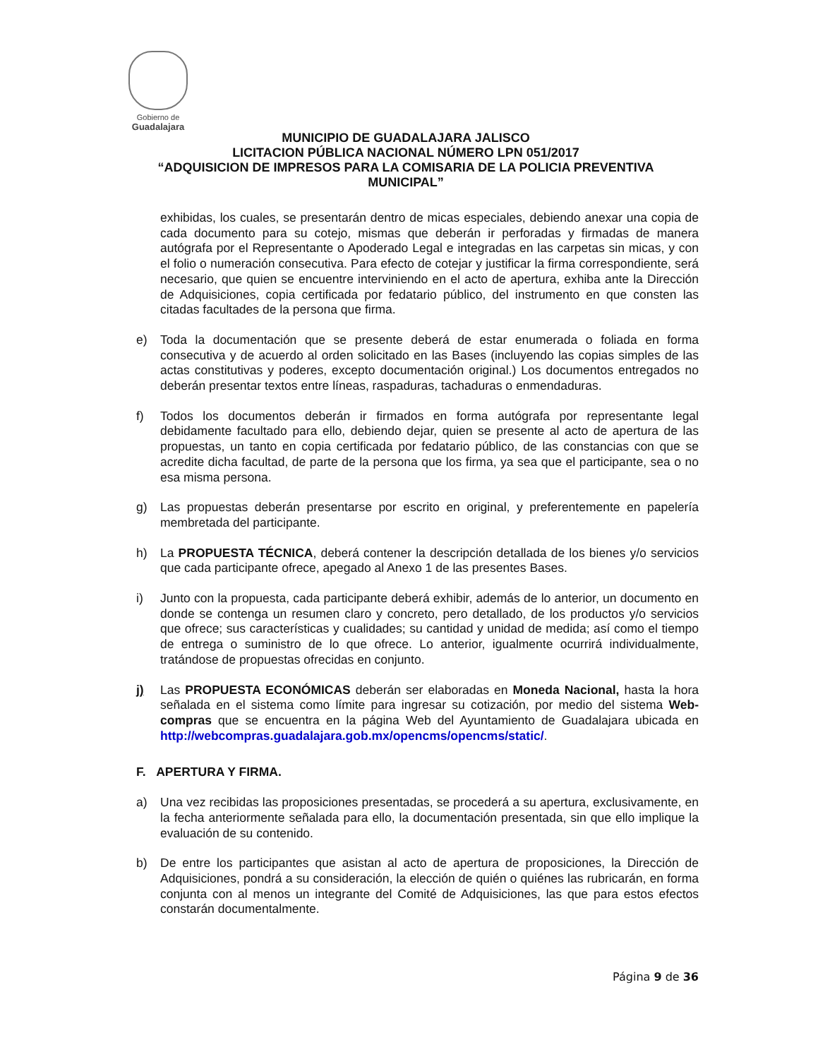Gobierno de
Guadalajara
MUNICIPIO DE GUADALAJARA JALISCO
LICITACION PÚBLICA NACIONAL NÚMERO LPN 051/2017
“ADQUISICION DE IMPRESOS PARA LA COMISARIA DE LA POLICIA PREVENTIVA MUNICIPAL”
exhibidas, los cuales, se presentarán dentro de micas especiales, debiendo anexar una copia de cada documento para su cotejo, mismas que deberán ir perforadas y firmadas de manera autógrafa por el Representante o Apoderado Legal e integradas en las carpetas sin micas, y con el folio o numeración consecutiva. Para efecto de cotejar y justificar la firma correspondiente, será necesario, que quien se encuentre interviniendo en el acto de apertura, exhiba ante la Dirección de Adquisiciones, copia certificada por fedatario público, del instrumento en que consten las citadas facultades de la persona que firma.
e) Toda la documentación que se presente deberá de estar enumerada o foliada en forma consecutiva y de acuerdo al orden solicitado en las Bases (incluyendo las copias simples de las actas constitutivas y poderes, excepto documentación original.) Los documentos entregados no deberán presentar textos entre líneas, raspaduras, tachaduras o enmendaduras.
f) Todos los documentos deberán ir firmados en forma autógrafa por representante legal debidamente facultado para ello, debiendo dejar, quien se presente al acto de apertura de las propuestas, un tanto en copia certificada por fedatario público, de las constancias con que se acredite dicha facultad, de parte de la persona que los firma, ya sea que el participante, sea o no esa misma persona.
g) Las propuestas deberán presentarse por escrito en original, y preferentemente en papelería membretada del participante.
h) La PROPUESTA TÉCNICA, deberá contener la descripción detallada de los bienes y/o servicios que cada participante ofrece, apegado al Anexo 1 de las presentes Bases.
i) Junto con la propuesta, cada participante deberá exhibir, además de lo anterior, un documento en donde se contenga un resumen claro y concreto, pero detallado, de los productos y/o servicios que ofrece; sus características y cualidades; su cantidad y unidad de medida; así como el tiempo de entrega o suministro de lo que ofrece. Lo anterior, igualmente ocurrirá individualmente, tratándose de propuestas ofrecidas en conjunto.
j) Las PROPUESTA ECONÓMICAS deberán ser elaboradas en Moneda Nacional, hasta la hora señalada en el sistema como límite para ingresar su cotización, por medio del sistema Web-compras que se encuentra en la página Web del Ayuntamiento de Guadalajara ubicada en http://webcompras.guadalajara.gob.mx/opencms/opencms/static/.
F. APERTURA Y FIRMA.
a) Una vez recibidas las proposiciones presentadas, se procederá a su apertura, exclusivamente, en la fecha anteriormente señalada para ello, la documentación presentada, sin que ello implique la evaluación de su contenido.
b) De entre los participantes que asistan al acto de apertura de proposiciones, la Dirección de Adquisiciones, pondrá a su consideración, la elección de quién o quiénes las rubricarán, en forma conjunta con al menos un integrante del Comité de Adquisiciones, las que para estos efectos constarán documentalmente.
Página 9 de 36